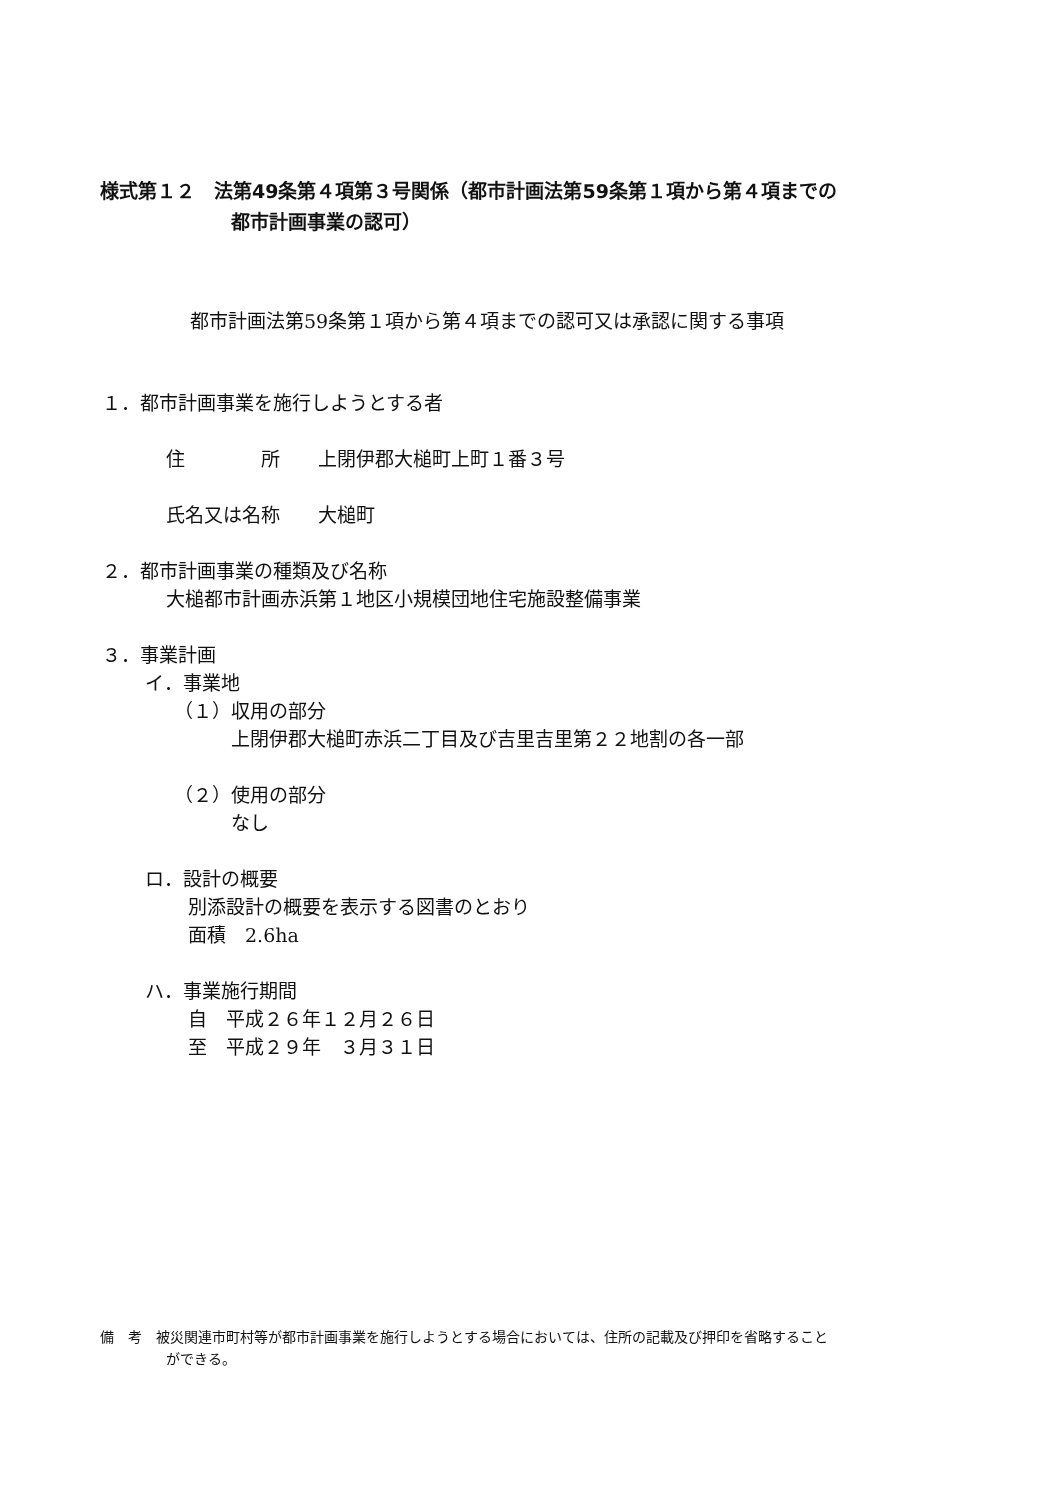様式第１２　法第49条第４項第３号関係（都市計画法第59条第１項から第４項までの
都市計画事業の認可）
都市計画法第59条第１項から第４項までの認可又は承認に関する事項
１．都市計画事業を施行しようとする者
住　　　　所　　上閉伊郡大槌町上町１番３号
氏名又は名称　　大槌町
２．都市計画事業の種類及び名称
大槌都市計画赤浜第１地区小規模団地住宅施設整備事業
３．事業計画
イ．事業地
（１）収用の部分
上閉伊郡大槌町赤浜二丁目及び吉里吉里第２２地割の各一部
（２）使用の部分
なし
ロ．設計の概要
別添設計の概要を表示する図書のとおり
面積　2.6ha
ハ．事業施行期間
自　平成２６年１２月２６日
至　平成２９年　３月３１日
備　考　被災関連市町村等が都市計画事業を施行しようとする場合においては、住所の記載及び押印を省略すること
ができる。